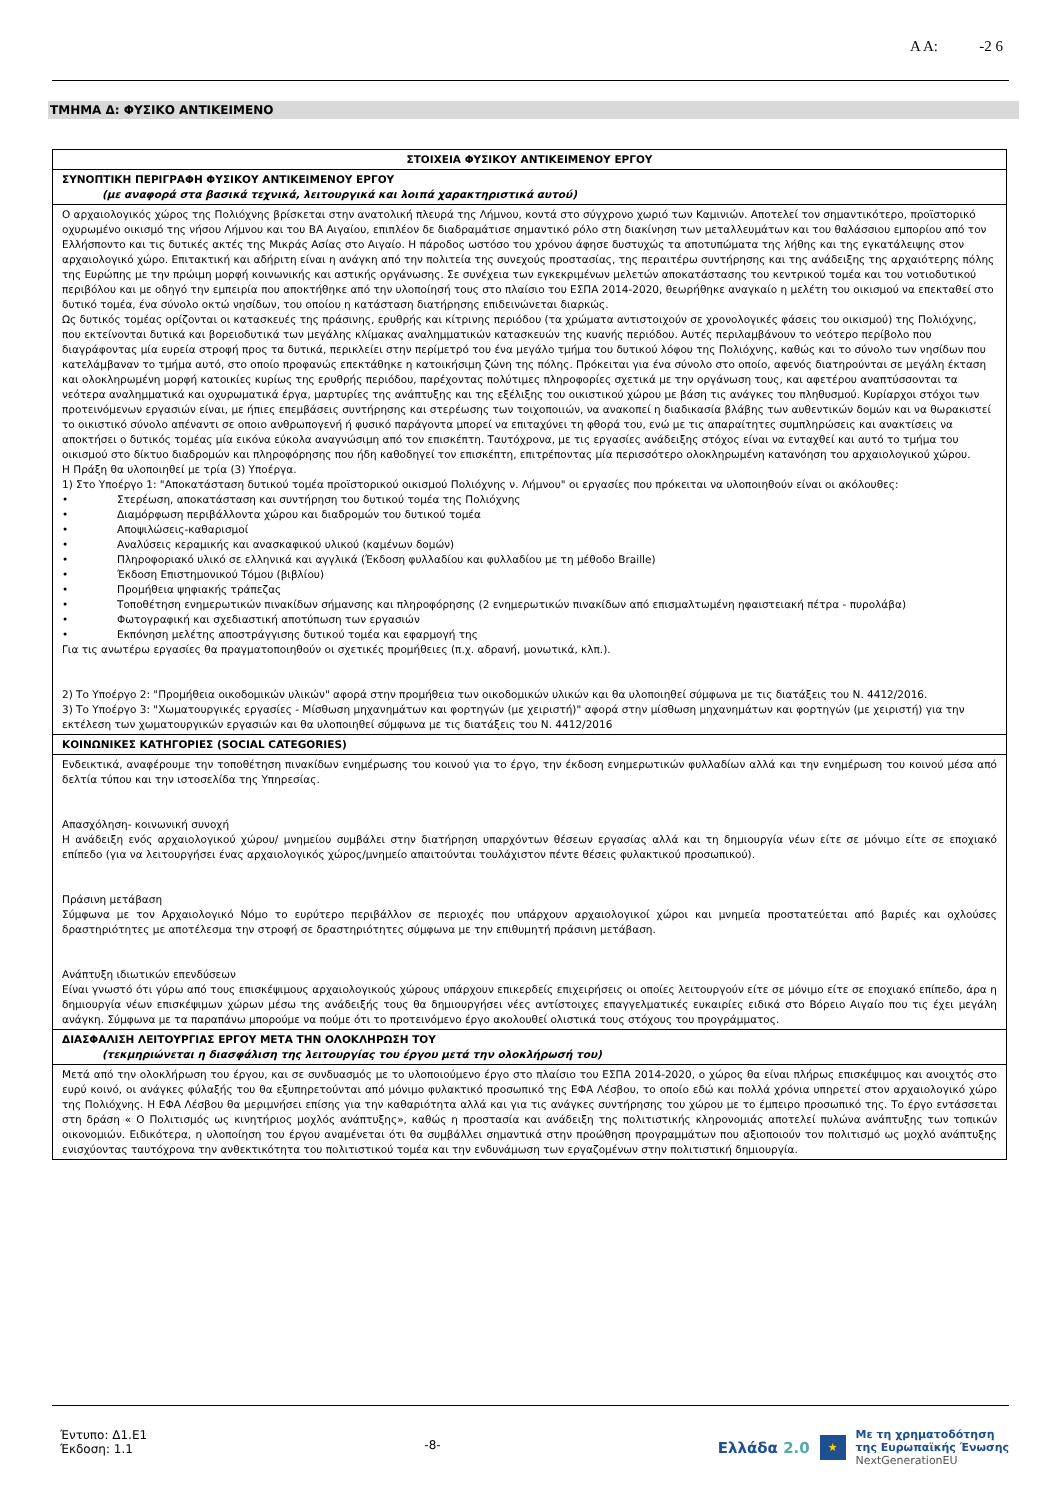Α Α: -2 6
ΤΜΗΜΑ Δ: ΦΥΣΙΚΟ ΑΝΤΙΚΕΙΜΕΝΟ
| ΣΤΟΙΧΕΙΑ ΦΥΣΙΚΟΥ ΑΝΤΙΚΕΙΜΕΝΟΥ ΕΡΓΟΥ |
| ΣΥΝΟΠΤΙΚΗ ΠΕΡΙΓΡΑΦΗ ΦΥΣΙΚΟΥ ΑΝΤΙΚΕΙΜΕΝΟΥ ΕΡΓΟΥ (με αναφορά στα βασικά τεχνικά, λειτουργικά και λοιπά χαρακτηριστικά αυτού) |
| Ο αρχαιολογικός χώρος της Πολιόχνης βρίσκεται στην ανατολική πλευρά της Λήμνου, κοντά στο σύγχρονο χωριό των Καμινιών. Αποτελεί τον σημαντικότερο, προϊστορικό οχυρωμένο οικισμό της νήσου Λήμνου και του ΒΑ Αιγαίου, επιπλέον δε διαδραμάτισε σημαντικό ρόλο στη διακίνηση των μεταλλευμάτων και του θαλάσσιου εμπορίου από τον Ελλήσποντο και τις δυτικές ακτές της Μικράς Ασίας στο Αιγαίο. Η πάροδος ωστόσο του χρόνου άφησε δυστυχώς τα αποτυπώματα της λήθης και της εγκατάλειψης στον αρχαιολογικό χώρο. Επιτακτική και αδήριτη είναι η ανάγκη από την πολιτεία της συνεχούς προστασίας, της περαιτέρω συντήρησης και της ανάδειξης της αρχαιότερης πόλης της Ευρώπης με την πρώιμη μορφή κοινωνικής και αστικής οργάνωσης. Σε συνέχεια των εγκεκριμένων μελετών αποκατάστασης του κεντρικού τομέα και του νοτιοδυτικού περιβόλου και με οδηγό την εμπειρία που αποκτήθηκε από την υλοποίησή τους στο πλαίσιο του ΕΣΠΑ 2014-2020, θεωρήθηκε αναγκαίο η μελέτη του οικισμού να επεκταθεί στο δυτικό τομέα, ένα σύνολο οκτώ νησίδων, του οποίου η κατάσταση διατήρησης επιδεινώνεται διαρκώς. Ως δυτικός τομέας ορίζονται οι κατασκευές της πράσινης, ερυθρής και κίτρινης περιόδου (τα χρώματα αντιστοιχούν σε χρονολογικές φάσεις του οικισμού) της Πολιόχνης, που εκτείνονται δυτικά και βορειοδυτικά των μεγάλης κλίμακας αναλημματικών κατασκευών της κυανής περιόδου. Αυτές περιλαμβάνουν το νεότερο περίβολο που διαγράφοντας μία ευρεία στροφή προς τα δυτικά, περικλείει στην περίμετρό του ένα μεγάλο τμήμα του δυτικού λόφου της Πολιόχνης, καθώς και το σύνολο των νησίδων που κατελάμβαναν το τμήμα αυτό, στο οποίο προφανώς επεκτάθηκε η κατοικήσιμη ζώνη της πόλης. Πρόκειται για ένα σύνολο στο οποίο, αφενός διατηρούνται σε μεγάλη έκταση και ολοκληρωμένη μορφή κατοικίες κυρίως της ερυθρής περιόδου, παρέχοντας πολύτιμες πληροφορίες σχετικά με την οργάνωση τους, και αφετέρου αναπτύσσονται τα νεότερα αναλημματικά και οχυρωματικά έργα, μαρτυρίες της ανάπτυξης και της εξέλιξης του οικιστικού χώρου με βάση τις ανάγκες του πληθυσμού. Κυρίαρχοι στόχοι των προτεινόμενων εργασιών είναι, με ήπιες επεμβάσεις συντήρησης και στερέωσης των τοιχοποιιών, να ανακοπεί η διαδικασία βλάβης των αυθεντικών δομών και να θωρακιστεί το οικιστικό σύνολο απέναντι σε οποιο ανθρωπογενή ή φυσικό παράγοντα μπορεί να επιταχύνει τη φθορά του, ενώ με τις απαραίτητες συμπληρώσεις και ανακτίσεις να αποκτήσει ο δυτικός τομέας μία εικόνα εύκολα αναγνώσιμη από τον επισκέπτη. Ταυτόχρονα, με τις εργασίες ανάδειξης στόχος είναι να ενταχθεί και αυτό το τμήμα του οικισμού στο δίκτυο διαδρομών και πληροφόρησης που ήδη καθοδηγεί τον επισκέπτη, επιτρέποντας μία περισσότερο ολοκληρωμένη κατανόηση του αρχαιολογικού χώρου. Η Πράξη θα υλοποιηθεί με τρία (3) Υποέργα. 1) Στο Υποέργο 1: "Αποκατάσταση δυτικού τομέα προϊστορικού οικισμού Πολιόχνης ν. Λήμνου" οι εργασίες που πρόκειται να υλοποιηθούν είναι οι ακόλουθες: • Στερέωση, αποκατάσταση και συντήρηση του δυτικού τομέα της Πολιόχνης • Διαμόρφωση περιβάλλοντα χώρου και διαδρομών του δυτικού τομέα • Αποψιλώσεις-καθαρισμοί • Αναλύσεις κεραμικής και ανασκαφικού υλικού (καμένων δομών) • Πληροφοριακό υλικό σε ελληνικά και αγγλικά (Έκδοση φυλλαδίου και φυλλαδίου με τη μέθοδο Braille) • Έκδοση Επιστημονικού Τόμου (βιβλίου) • Προμήθεια ψηφιακής τράπεζας • Τοποθέτηση ενημερωτικών πινακίδων σήμανσης και πληροφόρησης (2 ενημερωτικών πινακίδων από επισμαλτωμένη ηφαιστειακή πέτρα - πυρολάβα) • Φωτογραφική και σχεδιαστική αποτύπωση των εργασιών • Εκπόνηση μελέτης αποστράγγισης δυτικού τομέα και εφαρμογή της Για τις ανωτέρω εργασίες θα πραγματοποιηθούν οι σχετικές προμήθειες (π.χ. αδρανή, μονωτικά, κλπ.). 2) Το Υποέργο 2: "Προμήθεια οικοδομικών υλικών" αφορά στην προμήθεια των οικοδομικών υλικών και θα υλοποιηθεί σύμφωνα με τις διατάξεις του Ν. 4412/2016. 3) Το Υποέργο 3: "Χωματουργικές εργασίες - Μίσθωση μηχανημάτων και φορτηγών (με χειριστή)" αφορά στην μίσθωση μηχανημάτων και φορτηγών (με χειριστή) για την εκτέλεση των χωματουργικών εργασιών και θα υλοποιηθεί σύμφωνα με τις διατάξεις του Ν. 4412/2016 |
| ΚΟΙΝΩΝΙΚΕΣ ΚΑΤΗΓΟΡΙΕΣ (SOCIAL CATEGORIES) |
| Ενδεικτικά, αναφέρουμε την τοποθέτηση πινακίδων ενημέρωσης του κοινού για το έργο, την έκδοση ενημερωτικών φυλλαδίων αλλά και την ενημέρωση του κοινού μέσα από δελτία τύπου και την ιστοσελίδα της Υπηρεσίας. Απασχόληση- κοινωνική συνοχή Η ανάδειξη ενός αρχαιολογικού χώρου/ μνημείου συμβάλει στην διατήρηση υπαρχόντων θέσεων εργασίας αλλά και τη δημιουργία νέων είτε σε μόνιμο είτε σε εποχιακό επίπεδο (για να λειτουργήσει ένας αρχαιολογικός χώρος/μνημείο απαιτούνται τουλάχιστον πέντε θέσεις φυλακτικού προσωπικού). Πράσινη μετάβαση Σύμφωνα με τον Αρχαιολογικό Νόμο το ευρύτερο περιβάλλον σε περιοχές που υπάρχουν αρχαιολογικοί χώροι και μνημεία προστατεύεται από βαριές και οχλούσες δραστηριότητες με αποτέλεσμα την στροφή σε δραστηριότητες σύμφωνα με την επιθυμητή πράσινη μετάβαση. Ανάπτυξη ιδιωτικών επενδύσεων Είναι γνωστό ότι γύρω από τους επισκέψιμους αρχαιολογικούς χώρους υπάρχουν επικερδείς επιχειρήσεις οι οποίες λειτουργούν είτε σε μόνιμο είτε σε εποχιακό επίπεδο, άρα η δημιουργία νέων επισκέψιμων χώρων μέσω της ανάδειξής τους θα δημιουργήσει νέες αντίστοιχες επαγγελματικές ευκαιρίες ειδικά στο Βόρειο Αιγαίο που τις έχει μεγάλη ανάγκη. Σύμφωνα με τα παραπάνω μπορούμε να πούμε ότι το προτεινόμενο έργο ακολουθεί ολιστικά τους στόχους του προγράμματος. |
| ΔΙΑΣΦΑΛΙΣΗ ΛΕΙΤΟΥΡΓΙΑΣ ΕΡΓΟΥ ΜΕΤΑ ΤΗΝ ΟΛΟΚΛΗΡΩΣΗ ΤΟΥ (τεκμηριώνεται η διασφάλιση της λειτουργίας του έργου μετά την ολοκλήρωσή του) |
| Μετά από την ολοκλήρωση του έργου, και σε συνδυασμός με το υλοποιούμενο έργο στο πλαίσιο του ΕΣΠΑ 2014-2020, ο χώρος θα είναι πλήρως επισκέψιμος και ανοιχτός στο ευρύ κοινό, οι ανάγκες φύλαξής του θα εξυπηρετούνται από μόνιμο φυλακτικό προσωπικό της ΕΦΑ Λέσβου, το οποίο εδώ και πολλά χρόνια υπηρετεί στον αρχαιολογικό χώρο της Πολιόχνης. Η ΕΦΑ Λέσβου θα μεριμνήσει επίσης για την καθαριότητα αλλά και για τις ανάγκες συντήρησης του χώρου με το έμπειρο προσωπικό της. Το έργο εντάσσεται στη δράση « Ο Πολιτισμός ως κινητήριος μοχλός ανάπτυξης», καθώς η προστασία και ανάδειξη της πολιτιστικής κληρονομιάς αποτελεί πυλώνα ανάπτυξης των τοπικών οικονομιών. Ειδικότερα, η υλοποίηση του έργου αναμένεται ότι θα συμβάλλει σημαντικά στην προώθηση προγραμμάτων που αξιοποιούν τον πολιτισμό ως μοχλό ανάπτυξης ενισχύοντας ταυτόχρονα την ανθεκτικότητα του πολιτιστικού τομέα και την ενδυνάμωση των εργαζομένων στην πολιτιστική δημιουργία. |
Έντυπο: Δ1.Ε1
Έκδοση: 1.1
-8-
Ελλάδα 2.0 ★ Με τη χρηματοδότηση
της Ευρωπαϊκής Ένωσης
NextGenerationEU